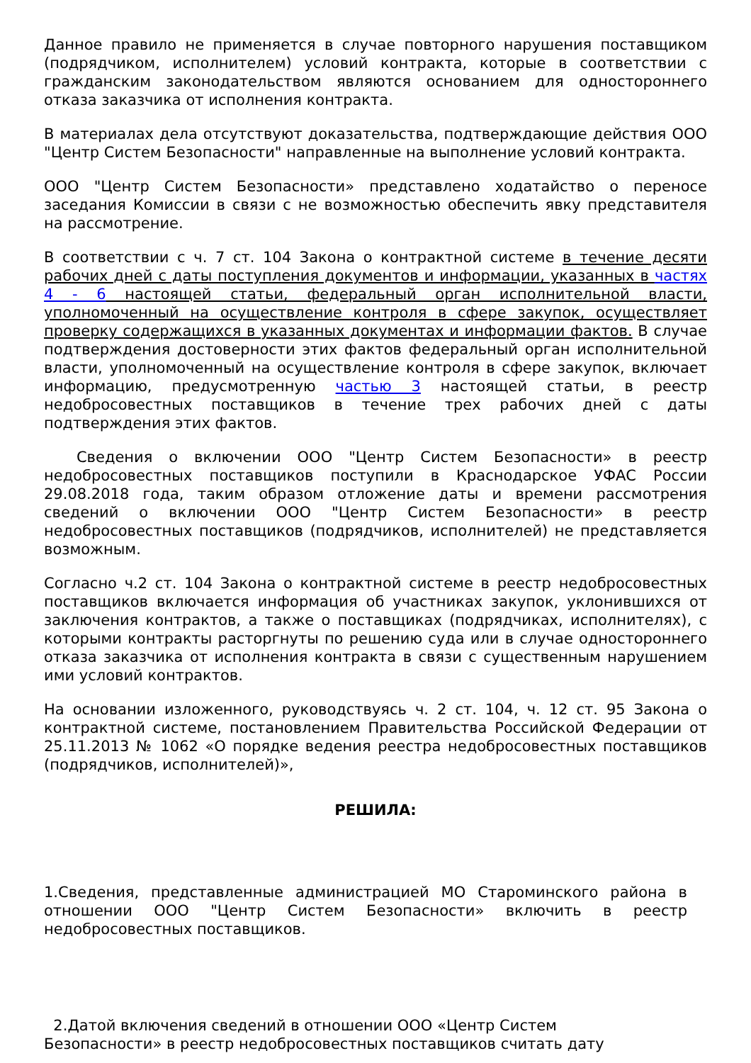Данное правило не применяется в случае повторного нарушения поставщиком (подрядчиком, исполнителем) условий контракта, которые в соответствии с гражданским законодательством являются основанием для одностороннего отказа заказчика от исполнения контракта.
В материалах дела отсутствуют доказательства, подтверждающие действия ООО "Центр Систем Безопасности" направленные на выполнение условий контракта.
ООО "Центр Систем Безопасности» представлено ходатайство о переносе заседания Комиссии в связи с не возможностью обеспечить явку представителя на рассмотрение.
В соответствии с ч. 7 ст. 104 Закона о контрактной системе в течение десяти рабочих дней с даты поступления документов и информации, указанных в частях 4 - 6 настоящей статьи, федеральный орган исполнительной власти, уполномоченный на осуществление контроля в сфере закупок, осуществляет проверку содержащихся в указанных документах и информации фактов. В случае подтверждения достоверности этих фактов федеральный орган исполнительной власти, уполномоченный на осуществление контроля в сфере закупок, включает информацию, предусмотренную частью 3 настоящей статьи, в реестр недобросовестных поставщиков в течение трех рабочих дней с даты подтверждения этих фактов.
Сведения о включении ООО "Центр Систем Безопасности» в реестр недобросовестных поставщиков поступили в Краснодарское УФАС России 29.08.2018 года, таким образом отложение даты и времени рассмотрения сведений о включении ООО "Центр Систем Безопасности» в реестр недобросовестных поставщиков (подрядчиков, исполнителей) не представляется возможным.
Согласно ч.2 ст. 104 Закона о контрактной системе в реестр недобросовестных поставщиков включается информация об участниках закупок, уклонившихся от заключения контрактов, а также о поставщиках (подрядчиках, исполнителях), с которыми контракты расторгнуты по решению суда или в случае одностороннего отказа заказчика от исполнения контракта в связи с существенным нарушением ими условий контрактов.
На основании изложенного, руководствуясь ч. 2 ст. 104, ч. 12 ст. 95 Закона о контрактной системе, постановлением Правительства Российской Федерации от 25.11.2013 № 1062 «О порядке ведения реестра недобросовестных поставщиков (подрядчиков, исполнителей)»,
РЕШИЛА:
1.Сведения, представленные администрацией МО Староминского района в отношении ООО "Центр Систем Безопасности» включить в реестр недобросовестных поставщиков.
2.Датой включения сведений в отношении ООО «Центр Систем
Безопасности» в реестр недобросовестных поставщиков считать дату